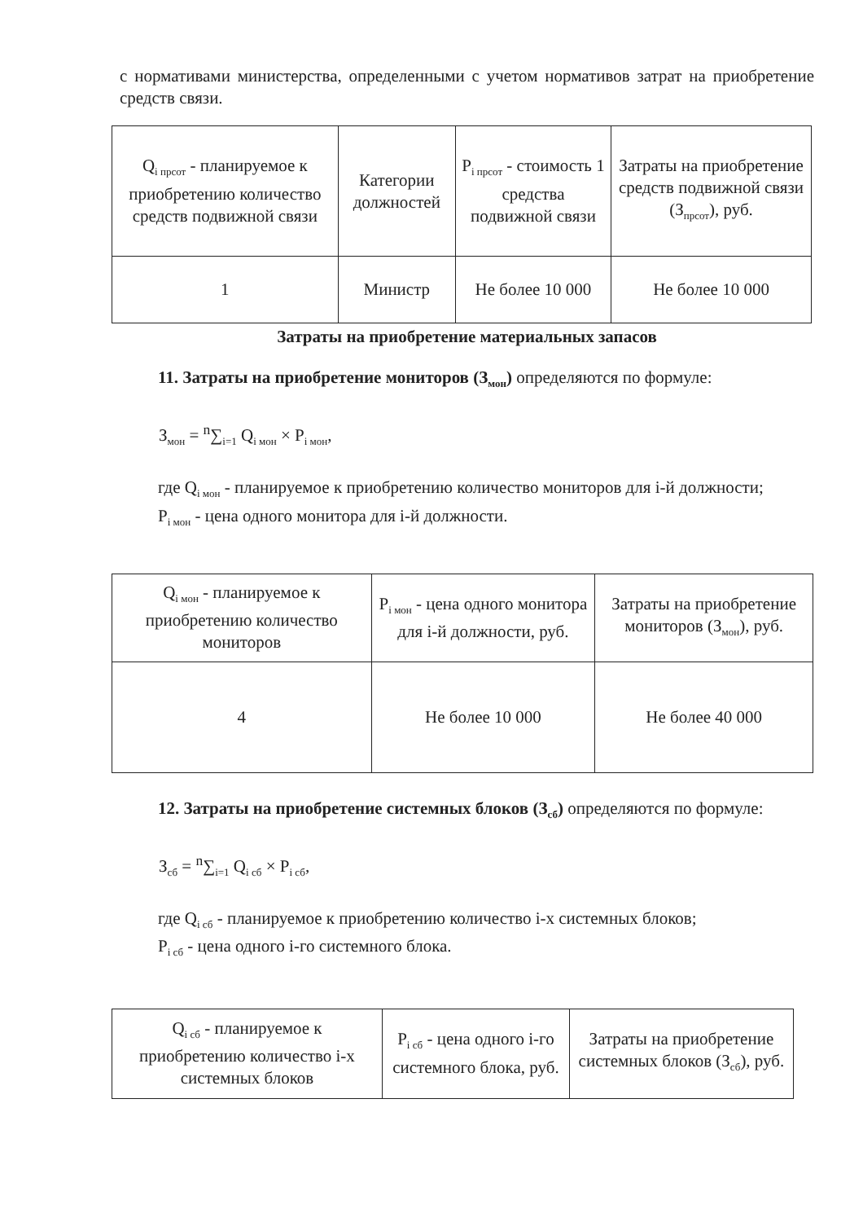с нормативами министерства, определенными с учетом нормативов затрат на приобретение средств связи.
| Q<sub>i прсот</sub> - планируемое к приобретению количество средств подвижной связи | Категории должностей | P<sub>i прсот</sub> - стоимость 1 средства подвижной связи | Затраты на приобретение средств подвижной связи (З<sub>прсот</sub>), руб. |
| 1 | Министр | Не более 10 000 | Не более 10 000 |
Затраты на приобретение материальных запасов
11. Затраты на приобретение мониторов (З<sub>мон</sub>) определяются по формуле:
З<sub>мон</sub> = <sup>n</sup>∑<sub>i=1</sub> Q<sub>i мон</sub> × P<sub>i мон</sub>,
где Q<sub>i мон</sub> - планируемое к приобретению количество мониторов для i-й должности;
P<sub>i мон</sub> - цена одного монитора для i-й должности.
| Q<sub>i мон</sub> - планируемое к приобретению количество мониторов | P<sub>i мон</sub> - цена одного монитора для i-й должности, руб. | Затраты на приобретение мониторов (З<sub>мон</sub>), руб. |
| 4 | Не более 10 000 | Не более 40 000 |
12. Затраты на приобретение системных блоков (З<sub>сб</sub>) определяются по формуле:
З<sub>сб</sub> = <sup>n</sup>∑<sub>i=1</sub> Q<sub>i сб</sub> × P<sub>i сб</sub>,
где Q<sub>i сб</sub> - планируемое к приобретению количество i-х системных блоков;
P<sub>i сб</sub> - цена одного i-го системного блока.
| Q<sub>i сб</sub> - планируемое к приобретению количество i-х системных блоков | P<sub>i сб</sub> - цена одного i-го системного блока, руб. | Затраты на приобретение системных блоков (З<sub>сб</sub>), руб. |